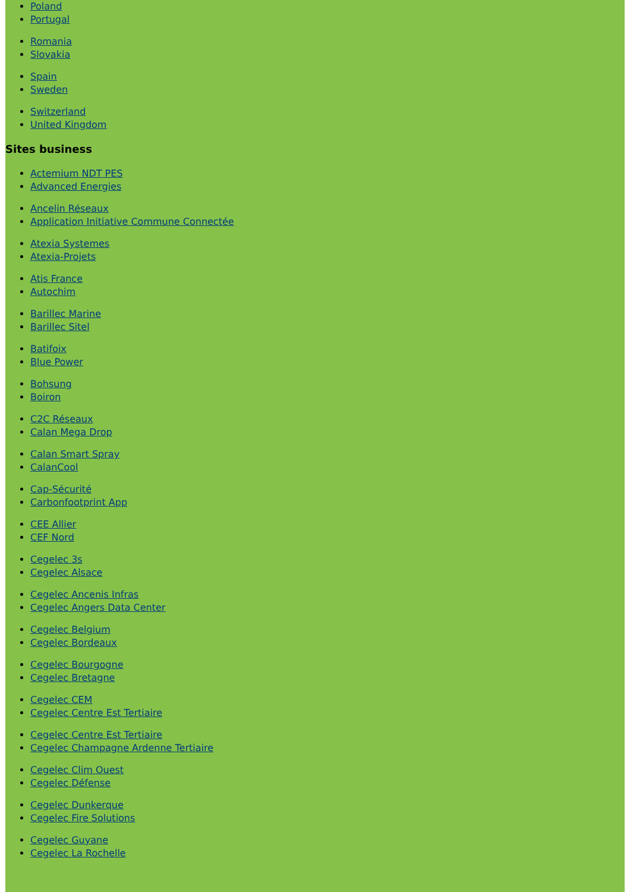Poland
Portugal
Romania
Slovakia
Spain
Sweden
Switzerland
United Kingdom
Sites business
Actemium NDT PES
Advanced Energies
Ancelin Réseaux
Application Initiative Commune Connectée
Atexia Systemes
Atexia-Projets
Atis France
Autochim
Barillec Marine
Barillec Sitel
Batifoix
Blue Power
Bohsung
Boiron
C2C Réseaux
Calan Mega Drop
Calan Smart Spray
CalanCool
Cap-Sécurité
Carbonfootprint App
CEE Allier
CEF Nord
Cegelec 3s
Cegelec Alsace
Cegelec Ancenis Infras
Cegelec Angers Data Center
Cegelec Belgium
Cegelec Bordeaux
Cegelec Bourgogne
Cegelec Bretagne
Cegelec CEM
Cegelec Centre Est Tertiaire
Cegelec Centre Est Tertiaire
Cegelec Champagne Ardenne Tertiaire
Cegelec Clim Ouest
Cegelec Défense
Cegelec Dunkerque
Cegelec Fire Solutions
Cegelec Guyane
Cegelec La Rochelle